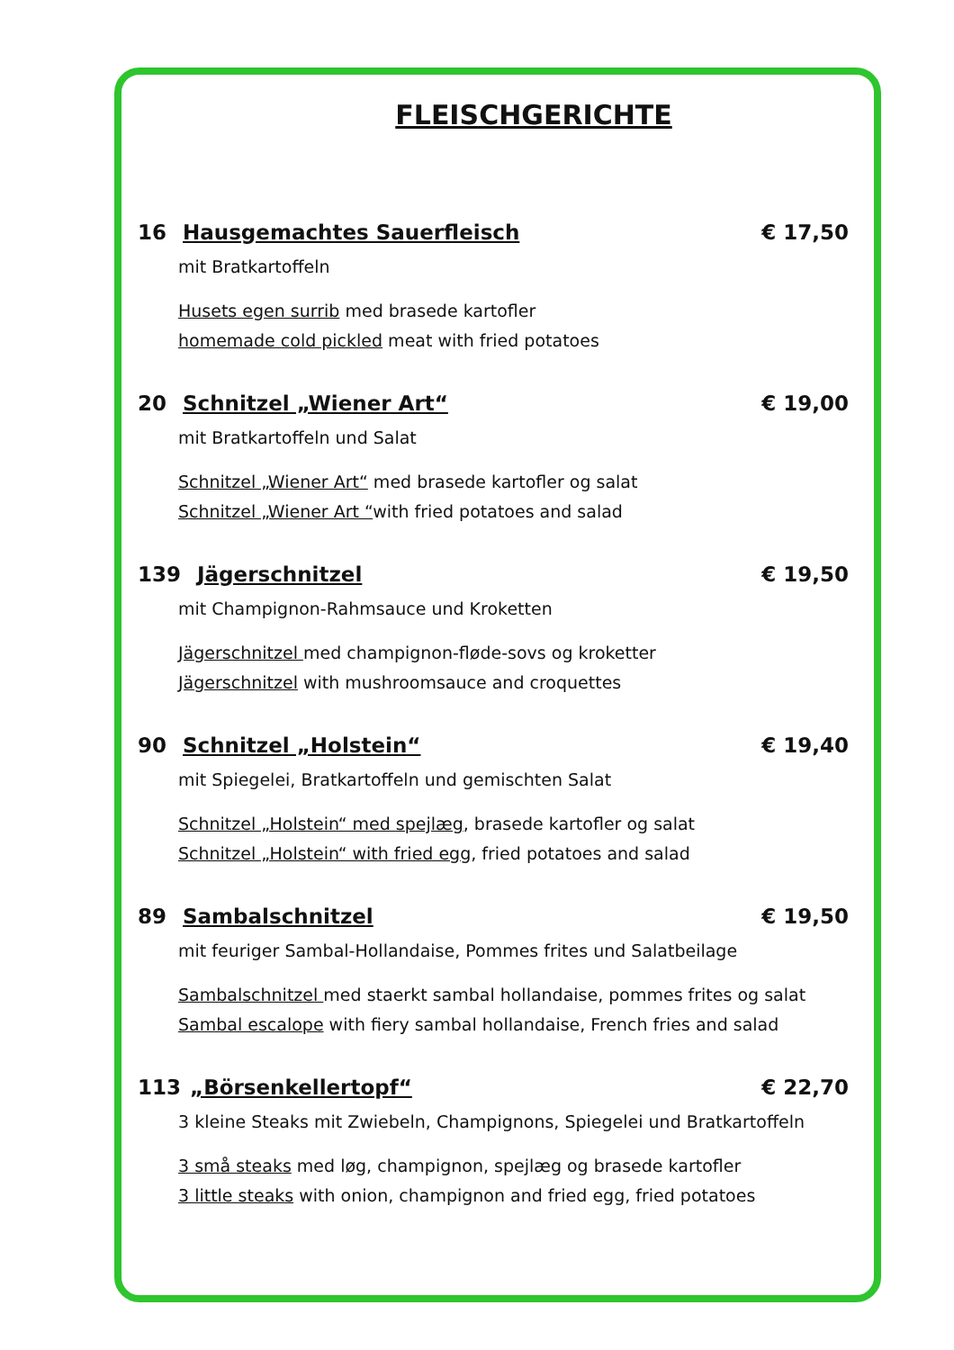FLEISCHGERICHTE
16 Hausgemachtes Sauerfleisch € 17,50
mit Bratkartoffeln
Husets egen surrib med brasede kartofler
homemade cold pickled meat with fried potatoes
20 Schnitzel „Wiener Art“€ 19,00
mit Bratkartoffeln und Salat
Schnitzel „Wiener Art“ med brasede kartofler og salat
Schnitzel „Wiener Art “with fried potatoes and salad
139 Jägerschnitzel € 19,50
mit Champignon-Rahmsauce und Kroketten
Jägerschnitzel med champignon-fløde-sovs og kroketter
Jägerschnitzel with mushroomsauce and croquettes
90 Schnitzel „Holstein“€ 19,40
mit Spiegelei, Bratkartoffeln und gemischten Salat
Schnitzel „Holstein“ med spejlæg, brasede kartofler og salat
Schnitzel „Holstein“ with fried egg, fried potatoes and salad
89 Sambalschnitzel € 19,50
mit feuriger Sambal-Hollandaise, Pommes frites und Salatbeilage
Sambalschnitzel med staerkt sambal hollandaise, pommes frites og salat
Sambal escalope with fiery sambal hollandaise, French fries and salad
113 „Börsenkellertopf“€ 22,70
3 kleine Steaks mit Zwiebeln, Champignons, Spiegelei und Bratkartoffeln
3 små steaks med løg, champignon, spejlæg og brasede kartofler
3 little steaks with onion, champignon and fried egg, fried potatoes